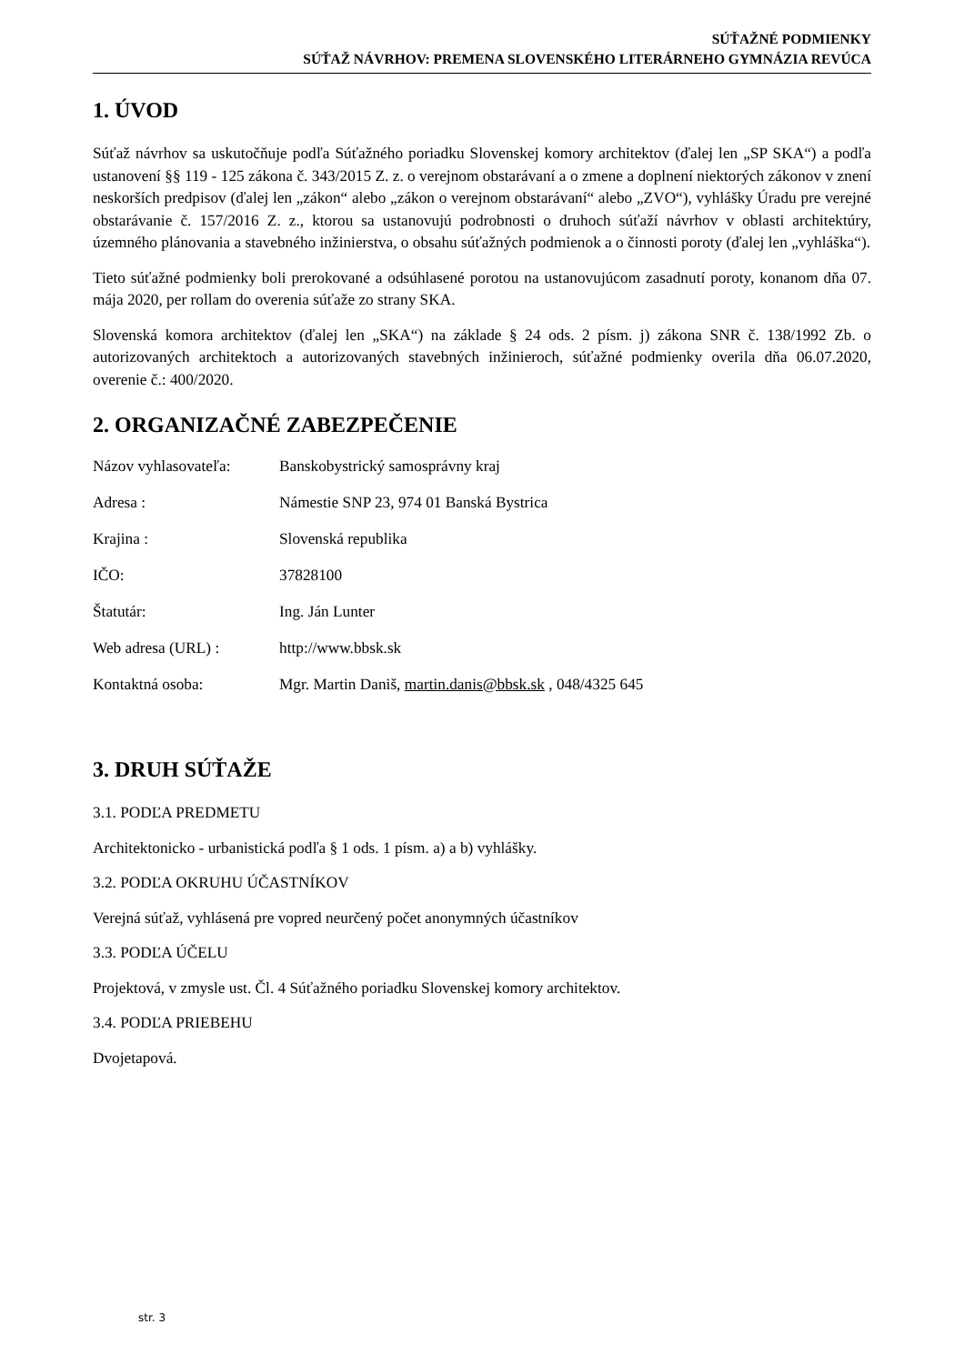SÚŤAŽNÉ PODMIENKY
SÚŤAŽ NÁVRHOV: PREMENA SLOVENSKÉHO LITERÁRNEHO GYMNÁZIA REVÚCA
1. ÚVOD
Súťaž návrhov sa uskutočňuje podľa Súťažného poriadku Slovenskej komory architektov (ďalej len „SP SKA“) a podľa ustanovení §§ 119 - 125 zákona č. 343/2015 Z. z. o verejnom obstarávaní a o zmene a doplnení niektorých zákonov v znení neskorších predpisov (ďalej len „zákon“ alebo „zákon o verejnom obstarávaní“ alebo „ZVO“), vyhlášky Úradu pre verejné obstarávanie č. 157/2016 Z. z., ktorou sa ustanovujú podrobnosti o druhoch súťaží návrhov v oblasti architektúry, územného plánovania a stavebného inžinierstva, o obsahu súťažných podmienok a o činnosti poroty (ďalej len „vyhláška“).
Tieto súťažné podmienky boli prerokované a odsúhlasené porotou na ustanovujúcom zasadnutí poroty, konanom dňa 07. mája 2020, per rollam do overenia súťaže zo strany SKA.
Slovenská komora architektov (ďalej len „SKA“) na základe § 24 ods. 2 písm. j) zákona SNR č. 138/1992 Zb. o autorizovaných architektoch a autorizovaných stavebných inžinieroch, súťažné podmienky overila dňa 06.07.2020, overenie č.: 400/2020.
2. ORGANIZAČNÉ ZABEZPEČENIE
| Názov vyhlasovateľa: | Banskobystrický samosprávny kraj |
| Adresa : | Námestie SNP 23, 974 01 Banská Bystrica |
| Krajina : | Slovenská republika |
| IČO: | 37828100 |
| Štatutár: | Ing. Ján Lunter |
| Web adresa (URL) : | http://www.bbsk.sk |
| Kontaktná osoba: | Mgr. Martin Daniš, martin.danis@bbsk.sk , 048/4325 645 |
3. DRUH SÚŤAŽE
3.1. PODĽA PREDMETU
Architektonicko - urbanistická podľa § 1 ods. 1 písm. a) a b) vyhlášky.
3.2. PODĽA OKRUHU ÚČASTNÍKOV
Verejná súťaž, vyhlásená pre vopred neurčený počet anonymných účastníkov
3.3. PODĽA ÚČELU
Projektová, v zmysle ust. Čl. 4 Súťažného poriadku Slovenskej komory architektov.
3.4. PODĽA PRIEBEHU
Dvojetapová.
str. 3